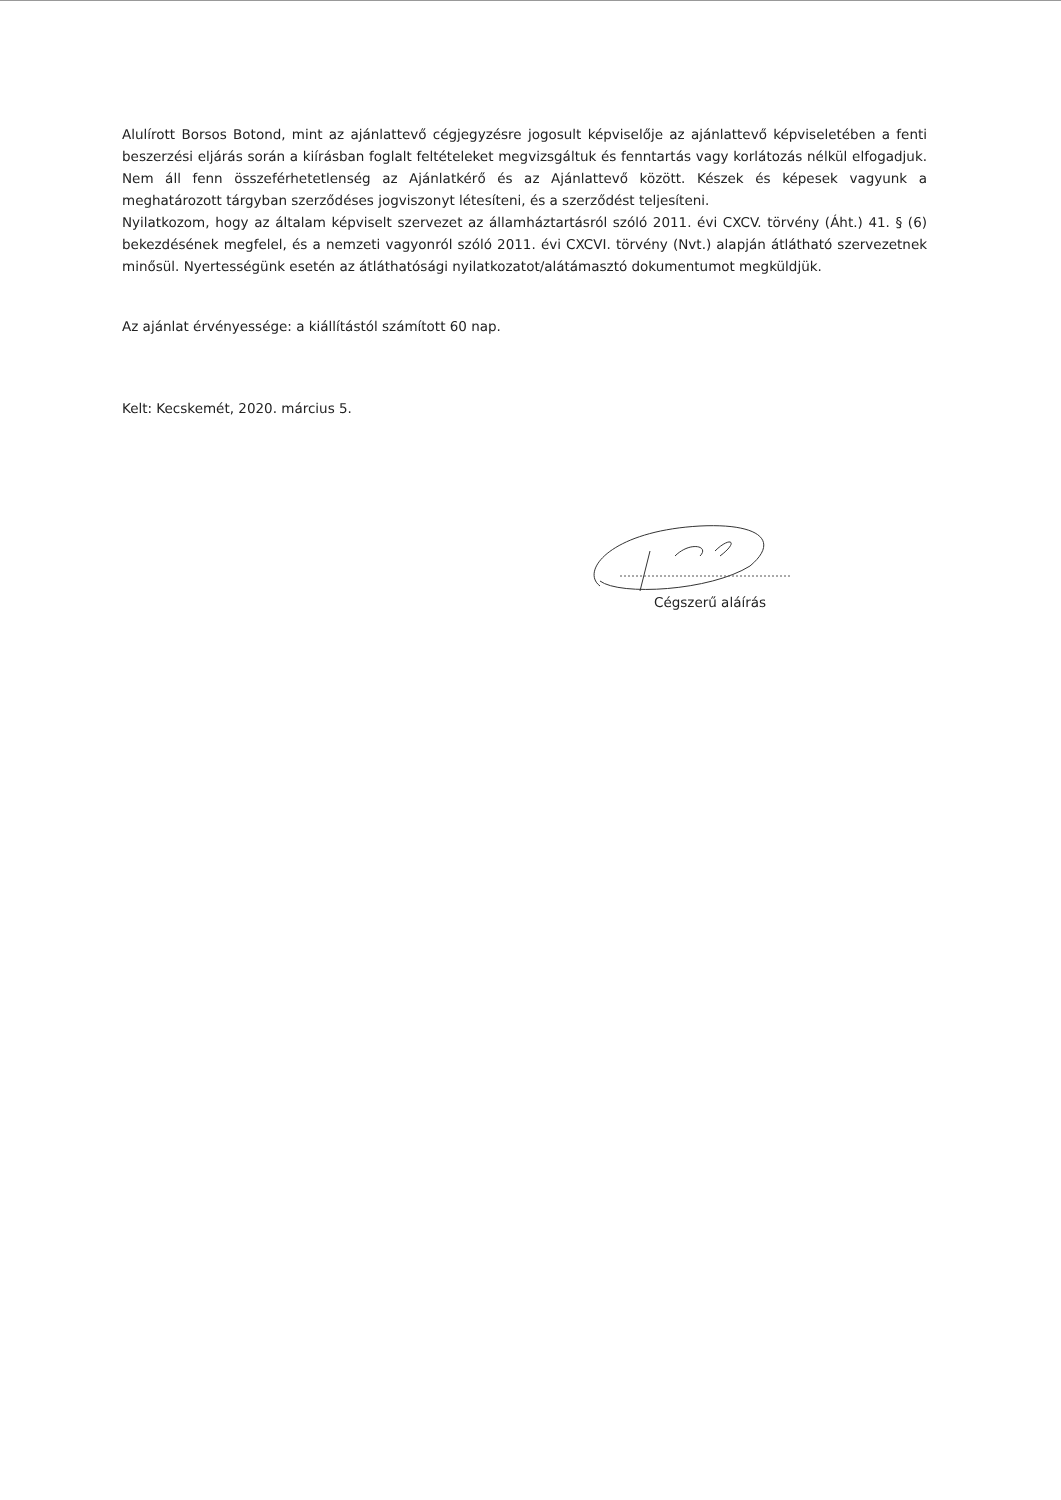Alulírott Borsos Botond, mint az ajánlattevő cégjegyzésre jogosult képviselője az ajánlattevő képviseletében a fenti beszerzési eljárás során a kiírásban foglalt feltételeket megvizsgáltuk és fenntartás vagy korlátozás nélkül elfogadjuk. Nem áll fenn összeférhetetlenség az Ajánlatkérő és az Ajánlattevő között. Készek és képesek vagyunk a meghatározott tárgyban szerződéses jogviszonyt létesíteni, és a szerződést teljesíteni.
Nyilatkozom, hogy az általam képviselt szervezet az államháztartásról szóló 2011. évi CXCV. törvény (Áht.) 41. § (6) bekezdésének megfelel, és a nemzeti vagyonról szóló 2011. évi CXCVI. törvény (Nvt.) alapján átlátható szervezetnek minősül. Nyertességünk esetén az átláthatósági nyilatkozatot/alátámasztó dokumentumot megküldjük.
Az ajánlat érvényessége: a kiállítástól számított 60 nap.
Kelt: Kecskemét, 2020. március 5.
Cégszerű aláírás